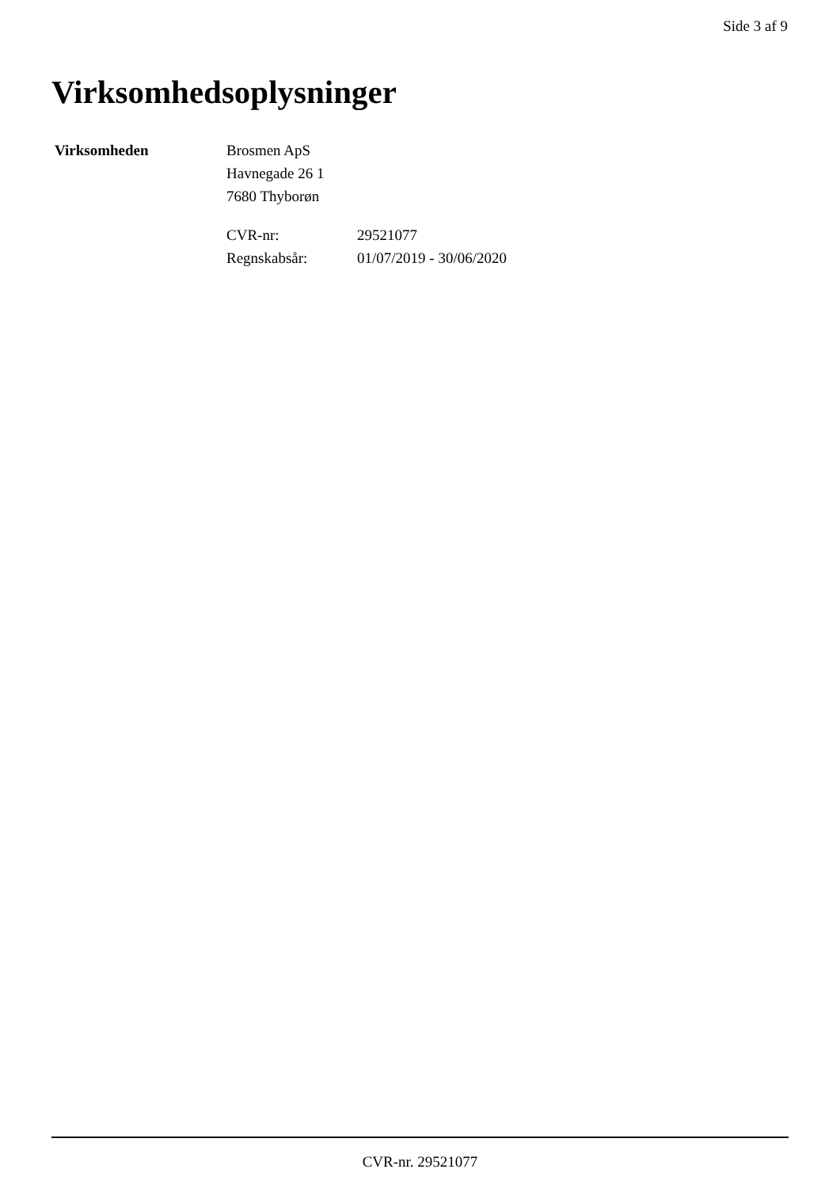Side 3 af 9
Virksomhedsoplysninger
| Virksomheden | Brosmen ApS Havnegade 26 1 7680 Thyborøn / CVR-nr: / 29521077 / / Regnskabsår: / 01/07/2019 - 30/06/2020 / |
CVR-nr. 29521077